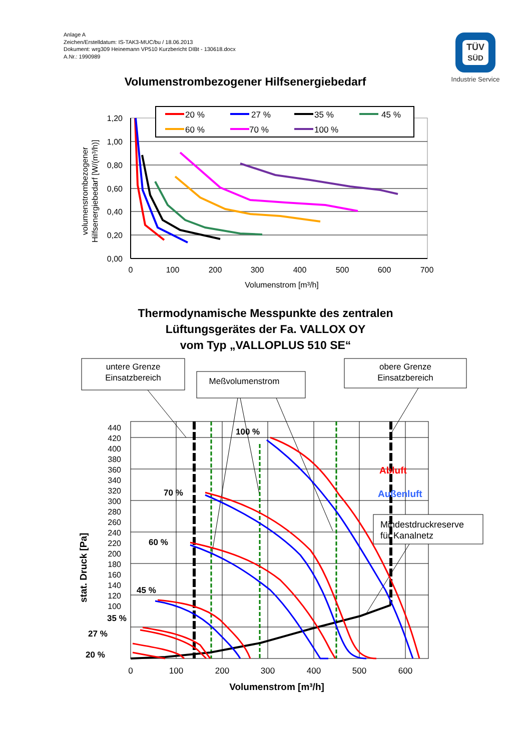Anlage A
Zeichen/Erstelldatum: IS-TAK3-MUC/bu / 18.06.2013
Dokument: wrg309 Heinemann VP510 Kurzbericht DIBt - 130618.docx
A.Nr.: 1990989
TÜV
SÜD
Industrie Service
Volumenstrombezogener Hilfsenergiebedarf
Thermodynamische Messpunkte des zentralen
Lüftungsgerätes der Fa. VALLOX OY
vom Typ „VALLOPLUS 510 SE“
1,20
1,00
0,80
0,60
0,40
0,20
0,00
0
100
200
300
400
500
600
700
Volumenstrom [m³/h]
volumenstrombezogener
Hilfsenergiebedarf [W/(m³/h)]
20 %
27 %
35 %
45 %
60 %
70 %
100 %
440
420
400
380
360
340
320
300
280
260
240
220
200
180
160
140
120
100
0
100
200
300
400
500
600
Volumenstrom [m³/h]
stat. Druck [Pa]
100 %
70 %
60 %
45 %
35 %
27 %
20 %
Abluft
Außenluft
untere Grenze
Einsatzbereich
Meßvolumenstrom
obere Grenze
Einsatzbereich
Mindestdruckreserve
für Kanalnetz